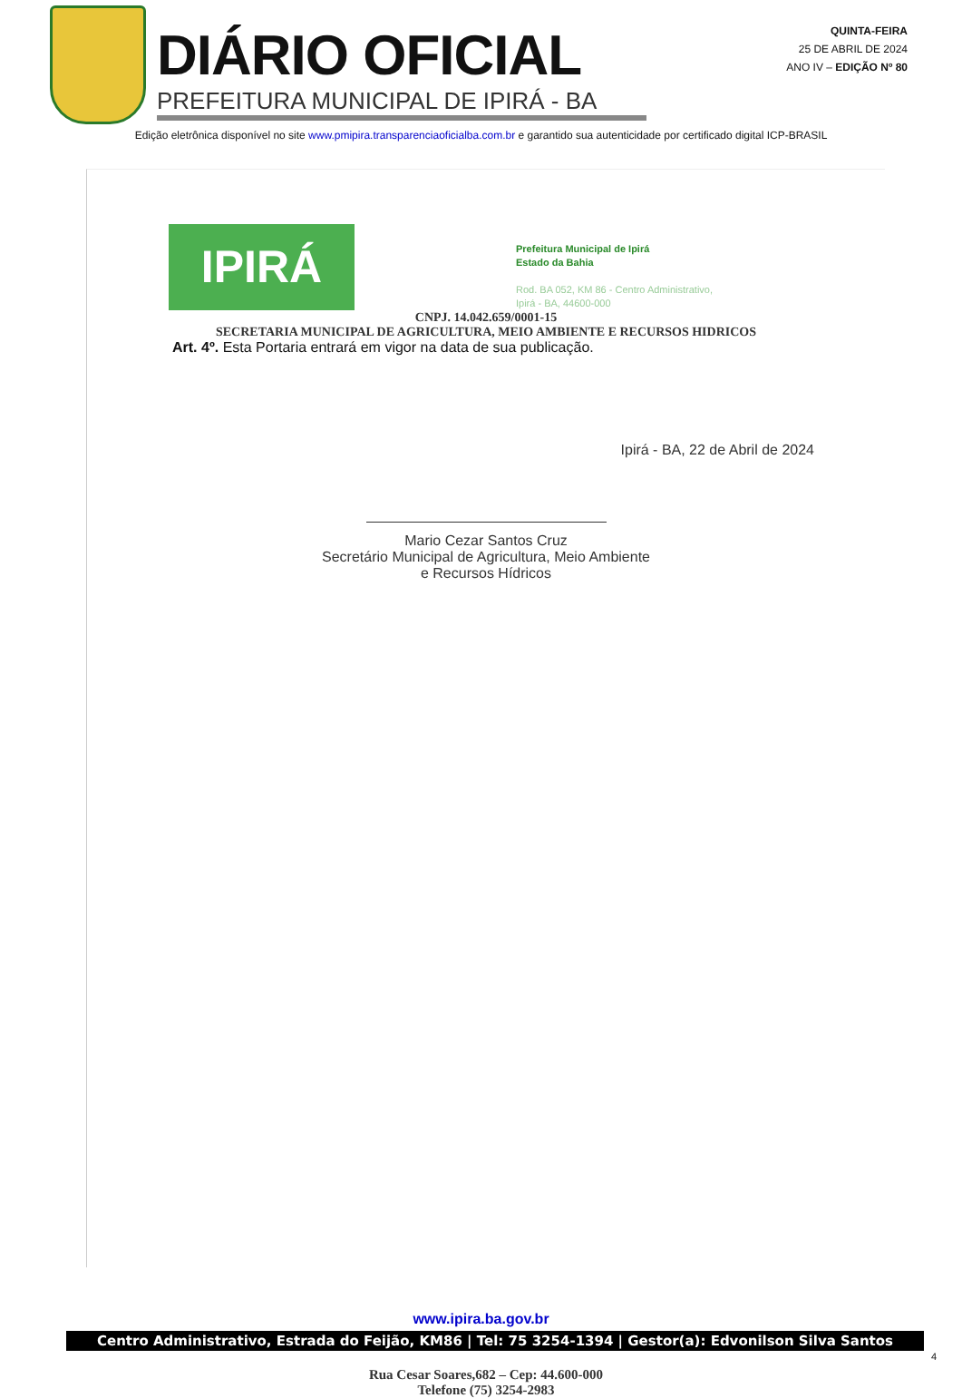DIÁRIO OFICIAL
PREFEITURA MUNICIPAL DE IPIRÁ - BA
QUINTA-FEIRA
25 DE ABRIL DE 2024
ANO IV – EDIÇÃO Nº 80
Edição eletrônica disponível no site www.pmipira.transparenciaoficialba.com.br e garantido sua autenticidade por certificado digital ICP-BRASIL
IPIRÁ
Prefeitura Municipal de Ipirá
Estado da Bahia
Rod. BA 052, KM 86 - Centro Administrativo,
Ipirá - BA, 44600-000
CNPJ. 14.042.659/0001-15
SECRETARIA MUNICIPAL DE AGRICULTURA, MEIO AMBIENTE E RECURSOS HIDRICOS
Art. 4º. Esta Portaria entrará em vigor na data de sua publicação.
Ipirá - BA, 22 de Abril de 2024
Mario Cezar Santos Cruz
Secretário Municipal de Agricultura, Meio Ambiente
e Recursos Hídricos
Rua Cesar Soares,682 – Cep: 44.600-000
Telefone (75) 3254-2983
www.ipira.ba.gov.br
Centro Administrativo, Estrada do Feijão, KM86 | Tel: 75 3254-1394 | Gestor(a): Edvonilson Silva Santos
4